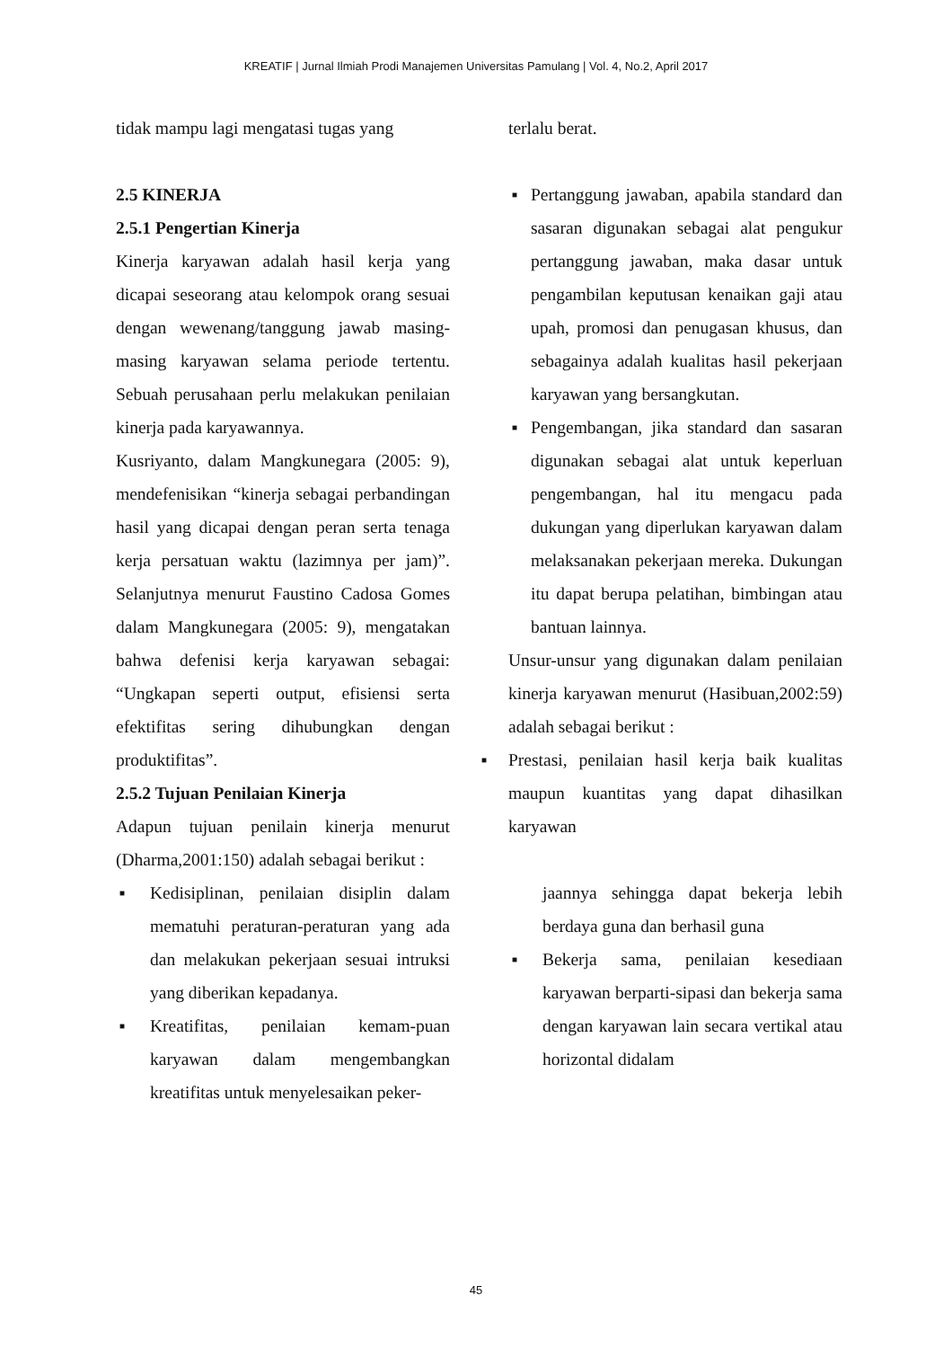KREATIF | Jurnal Ilmiah Prodi Manajemen Universitas Pamulang | Vol. 4, No.2, April 2017
tidak mampu lagi mengatasi tugas yang
2.5 KINERJA
2.5.1 Pengertian Kinerja
Kinerja karyawan adalah hasil kerja yang dicapai seseorang atau kelompok orang sesuai dengan wewenang/tanggung jawab masing-masing karyawan selama periode tertentu. Sebuah perusahaan perlu melakukan penilaian kinerja pada karyawannya.
Kusriyanto, dalam Mangkunegara (2005: 9), mendefenisikan “kinerja sebagai perbandingan hasil yang dicapai dengan peran serta tenaga kerja persatuan waktu (lazimnya per jam)”. Selanjutnya menurut Faustino Cadosa Gomes dalam Mangkunegara (2005: 9), mengatakan bahwa defenisi kerja karyawan sebagai: “Ungkapan seperti output, efisiensi serta efektifitas sering dihubungkan dengan produktifitas”.
2.5.2 Tujuan Penilaian Kinerja
Adapun tujuan penilain kinerja menurut (Dharma,2001:150) adalah sebagai berikut :
■ Kedisiplinan, penilaian disiplin dalam mematuhi peraturan-peraturan yang ada dan melakukan pekerjaan sesuai intruksi yang diberikan kepadanya.
■ Kreatifitas, penilaian kemam-puan karyawan dalam mengembangkan kreatifitas untuk menyelesaikan peker-
terlalu berat.
■ Pertanggung jawaban, apabila standard dan sasaran digunakan sebagai alat pengukur pertanggung jawaban, maka dasar untuk pengambilan keputusan kenaikan gaji atau upah, promosi dan penugasan khusus, dan sebagainya adalah kualitas hasil pekerjaan karyawan yang bersangkutan.
■ Pengembangan, jika standard dan sasaran digunakan sebagai alat untuk keperluan pengembangan, hal itu mengacu pada dukungan yang diperlukan karyawan dalam melaksanakan pekerjaan mereka. Dukungan itu dapat berupa pelatihan, bimbingan atau bantuan lainnya.
Unsur-unsur yang digunakan dalam penilaian kinerja karyawan menurut (Hasibuan,2002:59) adalah sebagai berikut :
■ Prestasi, penilaian hasil kerja baik kualitas maupun kuantitas yang dapat dihasilkan karyawan
jaannya sehingga dapat bekerja lebih berdaya guna dan berhasil guna
■ Bekerja sama, penilaian kesediaan karyawan berparti-sipasi dan bekerja sama dengan karyawan lain secara vertikal atau horizontal didalam
45